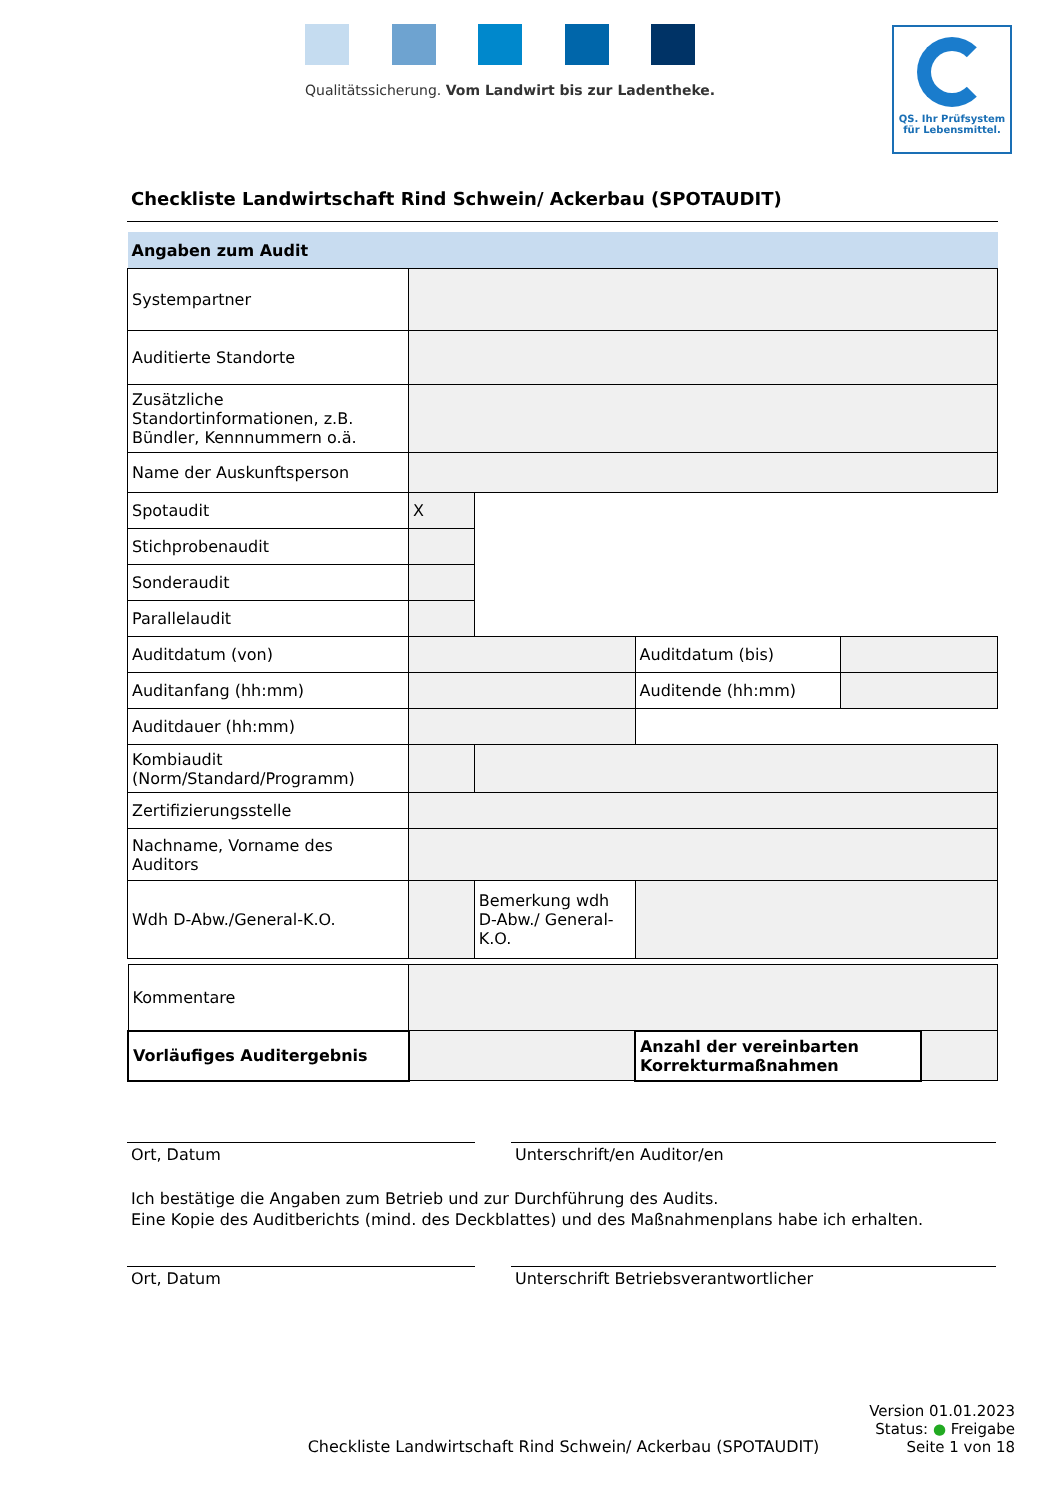Qualitätssicherung. Vom Landwirt bis zur Ladentheke.
QS. Ihr Prüfsystem
für Lebensmittel.
Checkliste Landwirtschaft Rind Schwein/ Ackerbau (SPOTAUDIT)
| Angaben zum Audit | | | | |
| Systempartner | | | | |
| Auditierte Standorte | | | | |
| Zusätzliche Standortinformationen, z.B. Bündler, Kennnummern o.ä. | | | | |
| Name der Auskunftsperson | | | | |
| Spotaudit | X | | | |
| Stichprobenaudit | | | | |
| Sonderaudit | | | | |
| Parallelaudit | | | | |
| Auditdatum (von) | | | Auditdatum (bis) | |
| Auditanfang (hh:mm) | | | Auditende (hh:mm) | |
| Auditdauer (hh:mm) | | | | |
| Kombiaudit (Norm/Standard/Programm) | | | | |
| Zertifizierungsstelle | | | | |
| Nachname, Vorname des Auditors | | | | |
| Wdh D-Abw./General-K.O. | | Bemerkung wdh D-Abw./ General-K.O. | | |
| Kommentare | | | |
| Vorläufiges Auditergebnis | | Anzahl der vereinbarten Korrekturmaßnahmen | |
Ort, Datum Unterschrift/en Auditor/en
Ich bestätige die Angaben zum Betrieb und zur Durchführung des Audits.
Eine Kopie des Auditberichts (mind. des Deckblattes) und des Maßnahmenplans habe ich erhalten.
Ort, Datum Unterschrift Betriebsverantwortlicher
Checkliste Landwirtschaft Rind Schwein/ Ackerbau (SPOTAUDIT)
Version 01.01.2023
Status: ● Freigabe
Seite 1 von 18